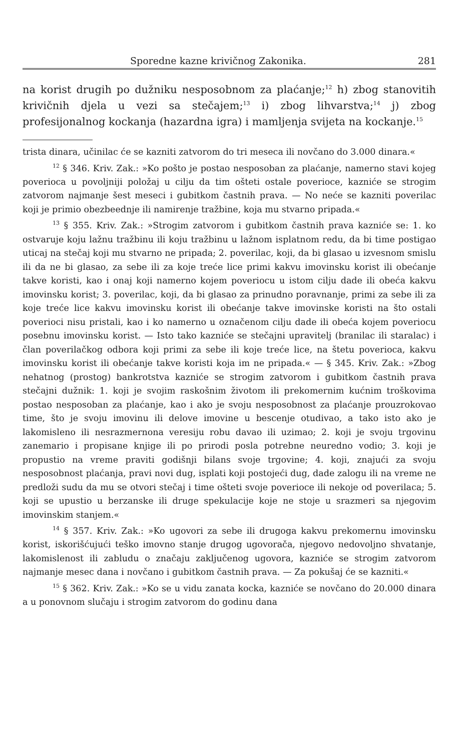Sporedne kazne krivičnog Zakonika. 281
na korist drugih po dužniku nesposobnom za plaćanje;<sup>12</sup> h) zbog stanovitih krivičnih djela u vezi sa stečajem;<sup>13</sup> i) zbog lihvarstva;<sup>14</sup> j) zbog profesijonalnog kockanja (hazardna igra) i mamljenja svijeta na kockanje.<sup>15</sup>
trista dinara, učinilac će se kazniti zatvorom do tri meseca ili novčano do 3.000 dinara.«
<sup>12</sup> § 346. Kriv. Zak.: »Ko pošto je postao nesposoban za plaćanje, namerno stavi kojeg poverioca u povoljniji položaj u cilju da tim ošteti ostale poverioce, kazniće se strogim zatvorom najmanje šest meseci i gubitkom častnih prava. — No neće se kazniti poverilac koji je primio obezbeednje ili namirenje tražbine, koja mu stvarno pripada.«
<sup>13</sup> § 355. Kriv. Zak.: »Strogim zatvorom i gubitkom častnih prava kazniće se: 1. ko ostvaruje koju lažnu tražbinu ili koju tražbinu u lažnom isplatnom redu, da bi time postigao uticaj na stečaj koji mu stvarno ne pripada; 2. poverilac, koji, da bi glasao u izvesnom smislu ili da ne bi glasao, za sebe ili za koje treće lice primi kakvu imovinsku korist ili obećanje takve koristi, kao i onaj koji namerno kojem poveriocu u istom cilju dade ili obeća kakvu imovinsku korist; 3. poverilac, koji, da bi glasao za prinudno poravnanje, primi za sebe ili za koje treće lice kakvu imovinsku korist ili obećanje takve imovinske koristi na što ostali poverioci nisu pristali, kao i ko namerno u označenom cilju dade ili obeća kojem poveriocu posebnu imovinsku korist. — Isto tako kazniće se stečajni upravitelj (branilac ili staralac) i član poverilačkog odbora koji primi za sebe ili koje treće lice, na štetu poverioca, kakvu imovinsku korist ili obećanje takve koristi koja im ne pripada.« — § 345. Kriv. Zak.: »Zbog nehatnog (prostog) bankrotstva kazniće se strogim zatvorom i gubitkom častnih prava stečajni dužnik: 1. koji je svojim raskošnim životom ili prekomernim kućnim troškovima postao nesposoban za plaćanje, kao i ako je svoju nesposobnost za plaćanje prouzrokovao time, što je svoju imovinu ili delove imovine u bescenje otudivao, a tako isto ako je lakomisleno ili nesrazmernona veresiju robu davao ili uzimao; 2. koji je svoju trgovinu zanemario i propisane knjige ili po prirodi posla potrebne neuredno vodio; 3. koji je propustio na vreme praviti godišnji bilans svoje trgovine; 4. koji, znajući za svoju nesposobnost plaćanja, pravi novi dug, isplati koji postojeći dug, dade zalogu ili na vreme ne predloži sudu da mu se otvori stečaj i time ošteti svoje poverioce ili nekoje od poverilaca; 5. koji se upustio u berzanske ili druge spekulacije koje ne stoje u srazmeri sa njegovim imovinskim stanjem.«
<sup>14</sup> § 357. Kriv. Zak.: »Ko ugovori za sebe ili drugoga kakvu prekomernu imovinsku korist, iskorišćujući teško imovno stanje drugog ugovorača, njegovo nedovoljno shvatanje, lakomislenost ili zabludu o značaju zaključenog ugovora, kazniće se strogim zatvorom najmanje mesec dana i novčano i gubitkom častnih prava. — Za pokušaj će se kazniti.«
<sup>15</sup> § 362. Kriv. Zak.: »Ko se u vidu zanata kocka, kazniće se novčano do 20.000 dinara a u ponovnom slučaju i strogim zatvorom do godinu dana